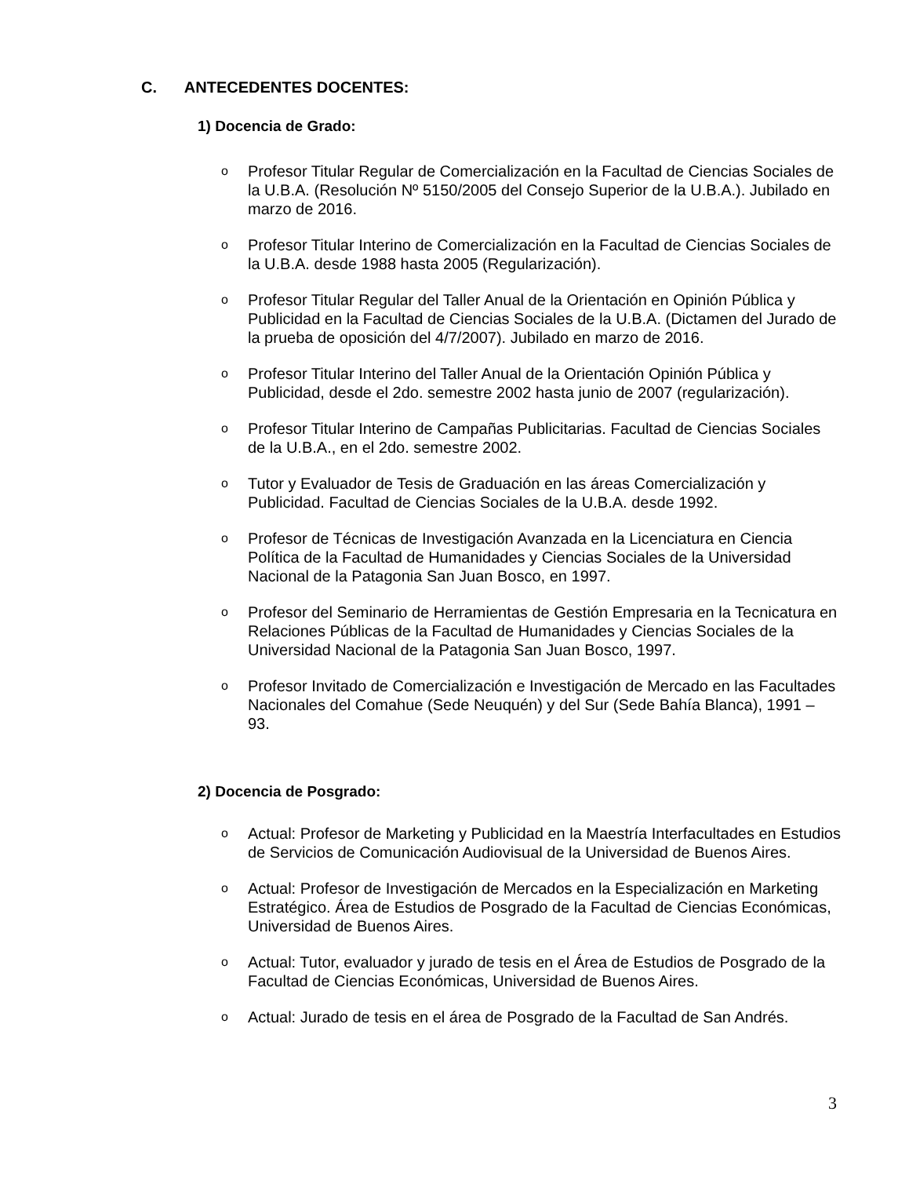C. ANTECEDENTES DOCENTES:
1) Docencia de Grado:
o
Profesor Titular Regular de Comercialización en la Facultad de Ciencias Sociales de la U.B.A. (Resolución Nº 5150/2005 del Consejo Superior de la U.B.A.). Jubilado en marzo de 2016.
o
Profesor Titular Interino de Comercialización en la Facultad de Ciencias Sociales de la U.B.A. desde 1988 hasta 2005 (Regularización).
o
Profesor Titular Regular del Taller Anual de la Orientación en Opinión Pública y Publicidad en la Facultad de Ciencias Sociales de la U.B.A. (Dictamen del Jurado de la prueba de oposición del 4/7/2007). Jubilado en marzo de 2016.
o
Profesor Titular Interino del Taller Anual de la Orientación Opinión Pública y Publicidad, desde el 2do. semestre 2002 hasta junio de 2007 (regularización).
o
Profesor Titular Interino de Campañas Publicitarias. Facultad de Ciencias Sociales de la U.B.A., en el 2do. semestre 2002.
o
Tutor y Evaluador de Tesis de Graduación en las áreas Comercialización y Publicidad. Facultad de Ciencias Sociales de la U.B.A. desde 1992.
o
Profesor de Técnicas de Investigación Avanzada en la Licenciatura en Ciencia Política de la Facultad de Humanidades y Ciencias Sociales de la Universidad Nacional de la Patagonia San Juan Bosco, en 1997.
o
Profesor del Seminario de Herramientas de Gestión Empresaria en la Tecnicatura en Relaciones Públicas de la Facultad de Humanidades y Ciencias Sociales de la Universidad Nacional de la Patagonia San Juan Bosco, 1997.
o
Profesor Invitado de Comercialización e Investigación de Mercado en las Facultades Nacionales del Comahue (Sede Neuquén) y del Sur (Sede Bahía Blanca), 1991 – 93.
2) Docencia de Posgrado:
o
Actual: Profesor de Marketing y Publicidad en la Maestría Interfacultades en Estudios de Servicios de Comunicación Audiovisual de la Universidad de Buenos Aires.
o
Actual: Profesor de Investigación de Mercados en la Especialización en Marketing Estratégico. Área de Estudios de Posgrado de la Facultad de Ciencias Económicas, Universidad de Buenos Aires.
o
Actual: Tutor, evaluador y jurado de tesis en el Área de Estudios de Posgrado de la Facultad de Ciencias Económicas, Universidad de Buenos Aires.
o
Actual: Jurado de tesis en el área de Posgrado de la Facultad de San Andrés.
3